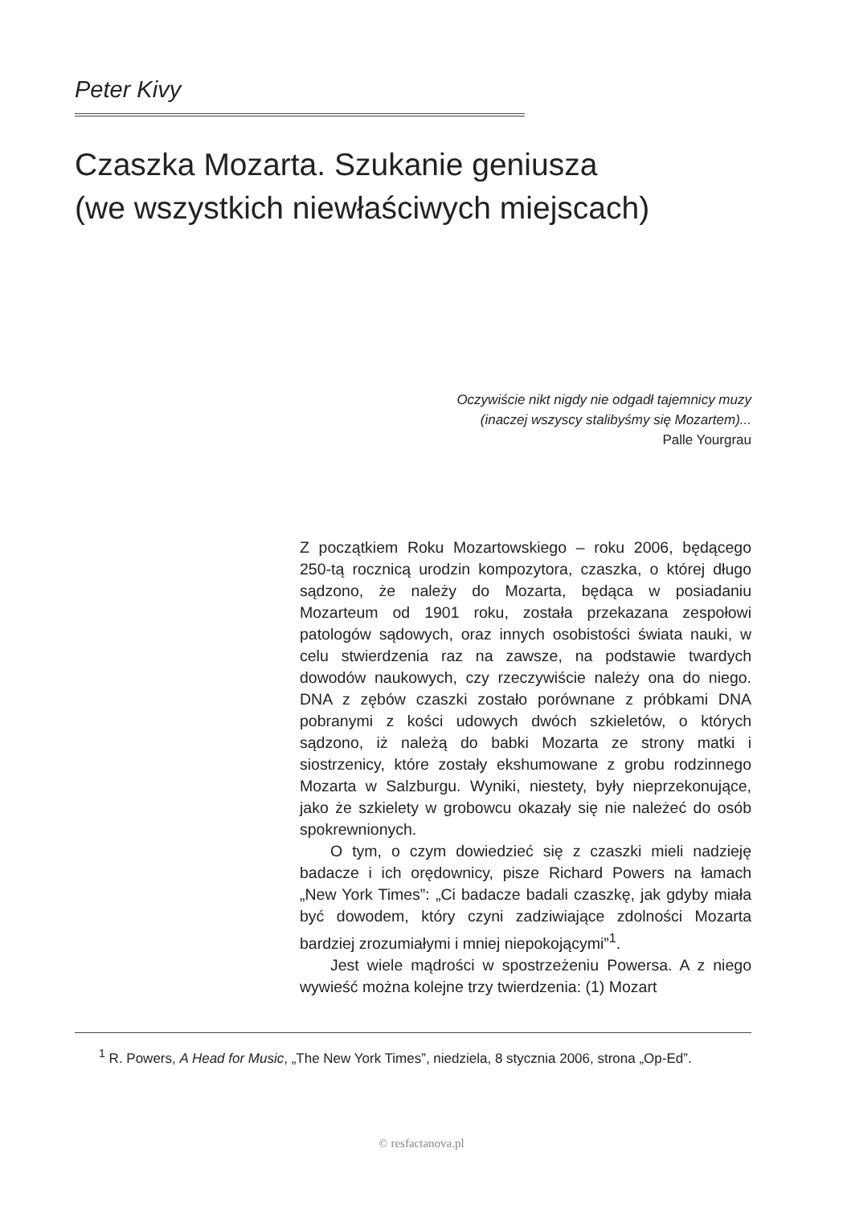Peter Kivy
Czaszka Mozarta. Szukanie geniusza
(we wszystkich niewłaściwych miejscach)
Oczywiście nikt nigdy nie odgadł tajemnicy muzy
(inaczej wszyscy stalibyśmy się Mozartem)...
Palle Yourgrau
Z początkiem Roku Mozartowskiego – roku 2006, będącego 250-tą rocznicą urodzin kompozytora, czaszka, o której długo sądzono, że należy do Mozarta, będąca w posiadaniu Mozarteum od 1901 roku, została przekazana zespołowi patologów sądowych, oraz innych osobistości świata nauki, w celu stwierdzenia raz na zawsze, na podstawie twardych dowodów naukowych, czy rzeczywiście należy ona do niego. DNA z zębów czaszki zostało porównane z próbkami DNA pobranymi z kości udowych dwóch szkieletów, o których sądzono, iż należą do babki Mozarta ze strony matki i siostrzenicy, które zostały ekshumowane z grobu rodzinnego Mozarta w Salzburgu. Wyniki, niestety, były nieprzekonujące, jako że szkielety w grobowcu okazały się nie należeć do osób spokrewnionych.
O tym, o czym dowiedzieć się z czaszki mieli nadzieję badacze i ich orędownicy, pisze Richard Powers na łamach „New York Times”: „Ci badacze badali czaszkę, jak gdyby miała być dowodem, który czyni zadziwiające zdolności Mozarta bardziej zrozumiałymi i mniej niepokojącymi”<sup>1</sup>.
Jest wiele mądrości w spostrzeżeniu Powersa. A z niego wywieść można kolejne trzy twierdzenia: (1) Mozart
<sup>1</sup> R. Powers, A Head for Music, „The New York Times”, niedziela, 8 stycznia 2006, strona „Op-Ed”.
© resfactanova.pl